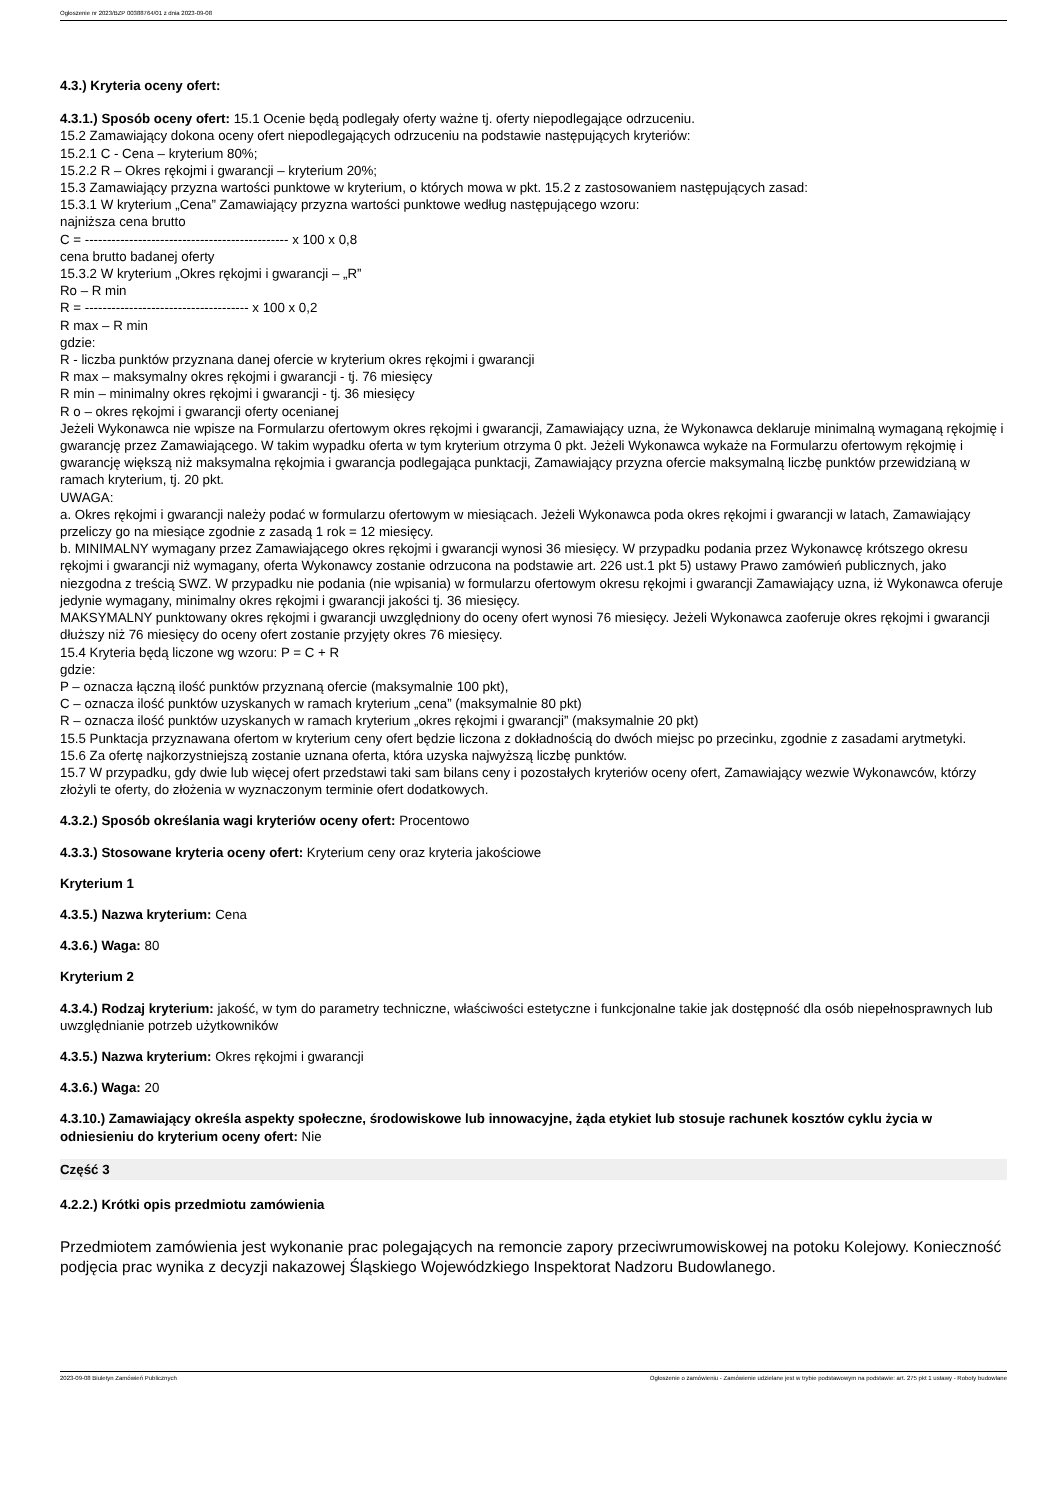Ogłoszenie nr 2023/BZP 00388764/01 z dnia 2023-09-08
4.3.) Kryteria oceny ofert:
4.3.1.) Sposób oceny ofert: 15.1 Ocenie będą podlegały oferty ważne tj. oferty niepodlegające odrzuceniu.
15.2 Zamawiający dokona oceny ofert niepodlegających odrzuceniu na podstawie następujących kryteriów:
15.2.1 C - Cena – kryterium 80%;
15.2.2 R – Okres rękojmi i gwarancji – kryterium 20%;
15.3 Zamawiający przyzna wartości punktowe w kryterium, o których mowa w pkt. 15.2 z zastosowaniem następujących zasad:
15.3.1 W kryterium „Cena” Zamawiający przyzna wartości punktowe według następującego wzoru:
najniższa cena brutto
C = ---------------------------------------------- x 100 x 0,8
cena brutto badanej oferty
15.3.2 W kryterium „Okres rękojmi i gwarancji – „R”
Ro – R min
R = ------------------------------------- x 100 x 0,2
R max – R min
gdzie:
R - liczba punktów przyznana danej ofercie w kryterium okres rękojmi i gwarancji
R max – maksymalny okres rękojmi i gwarancji - tj. 76 miesięcy
R min – minimalny okres rękojmi i gwarancji - tj. 36 miesięcy
R o – okres rękojmi i gwarancji oferty ocenianej
Jeżeli Wykonawca nie wpisze na Formularzu ofertowym okres rękojmi i gwarancji, Zamawiający uzna, że Wykonawca deklaruje minimalną wymaganą rękojmię i gwarancję przez Zamawiającego. W takim wypadku oferta w tym kryterium otrzyma 0 pkt. Jeżeli Wykonawca wykaże na Formularzu ofertowym rękojmię i gwarancję większą niż maksymalna rękojmia i gwarancja podlegająca punktacji, Zamawiający przyzna ofercie maksymalną liczbę punktów przewidzianą w ramach kryterium, tj. 20 pkt.
UWAGA:
a. Okres rękojmi i gwarancji należy podać w formularzu ofertowym w miesiącach. Jeżeli Wykonawca poda okres rękojmi i gwarancji w latach, Zamawiający przeliczy go na miesiące zgodnie z zasadą 1 rok = 12 miesięcy.
b. MINIMALNY wymagany przez Zamawiającego okres rękojmi i gwarancji wynosi 36 miesięcy. W przypadku podania przez Wykonawcę krótszego okresu rękojmi i gwarancji niż wymagany, oferta Wykonawcy zostanie odrzucona na podstawie art. 226 ust.1 pkt 5) ustawy Prawo zamówień publicznych, jako niezgodna z treścią SWZ. W przypadku nie podania (nie wpisania) w formularzu ofertowym okresu rękojmi i gwarancji Zamawiający uzna, iż Wykonawca oferuje jedynie wymagany, minimalny okres rękojmi i gwarancji jakości tj. 36 miesięcy.
MAKSYMALNY punktowany okres rękojmi i gwarancji uwzględniony do oceny ofert wynosi 76 miesięcy. Jeżeli Wykonawca zaoferuje okres rękojmi i gwarancji dłuższy niż 76 miesięcy do oceny ofert zostanie przyjęty okres 76 miesięcy.
15.4 Kryteria będą liczone wg wzoru: P = C + R
gdzie:
P – oznacza łączną ilość punktów przyznaną ofercie (maksymalnie 100 pkt),
C – oznacza ilość punktów uzyskanych w ramach kryterium „cena” (maksymalnie 80 pkt)
R – oznacza ilość punktów uzyskanych w ramach kryterium „okres rękojmi i gwarancji” (maksymalnie 20 pkt)
15.5 Punktacja przyznawana ofertom w kryterium ceny ofert będzie liczona z dokładnością do dwóch miejsc po przecinku, zgodnie z zasadami arytmetyki.
15.6 Za ofertę najkorzystniejszą zostanie uznana oferta, która uzyska najwyższą liczbę punktów.
15.7 W przypadku, gdy dwie lub więcej ofert przedstawi taki sam bilans ceny i pozostałych kryteriów oceny ofert, Zamawiający wezwie Wykonawców, którzy złożyli te oferty, do złożenia w wyznaczonym terminie ofert dodatkowych.
4.3.2.) Sposób określania wagi kryteriów oceny ofert: Procentowo
4.3.3.) Stosowane kryteria oceny ofert: Kryterium ceny oraz kryteria jakościowe
Kryterium 1
4.3.5.) Nazwa kryterium: Cena
4.3.6.) Waga: 80
Kryterium 2
4.3.4.) Rodzaj kryterium: jakość, w tym do parametry techniczne, właściwości estetyczne i funkcjonalne takie jak dostępność dla osób niepełnosprawnych lub uwzględnianie potrzeb użytkowników
4.3.5.) Nazwa kryterium: Okres rękojmi i gwarancji
4.3.6.) Waga: 20
4.3.10.) Zamawiający określa aspekty społeczne, środowiskowe lub innowacyjne, żąda etykiet lub stosuje rachunek kosztów cyklu życia w odniesieniu do kryterium oceny ofert: Nie
Część 3
4.2.2.) Krótki opis przedmiotu zamówienia
Przedmiotem zamówienia jest wykonanie prac polegających na remoncie zapory przeciwrumowiskowej na potoku Kolejowy. Konieczność podjęcia prac wynika z decyzji nakazowej Śląskiego Wojewódzkiego Inspektorat Nadzoru Budowlanego.
2023-09-08 Biuletyn Zamówień Publicznych Ogłoszenie o zamówieniu - Zamówienie udzielane jest w trybie podstawowym na podstawie: art. 275 pkt 1 ustawy - Roboty budowlane